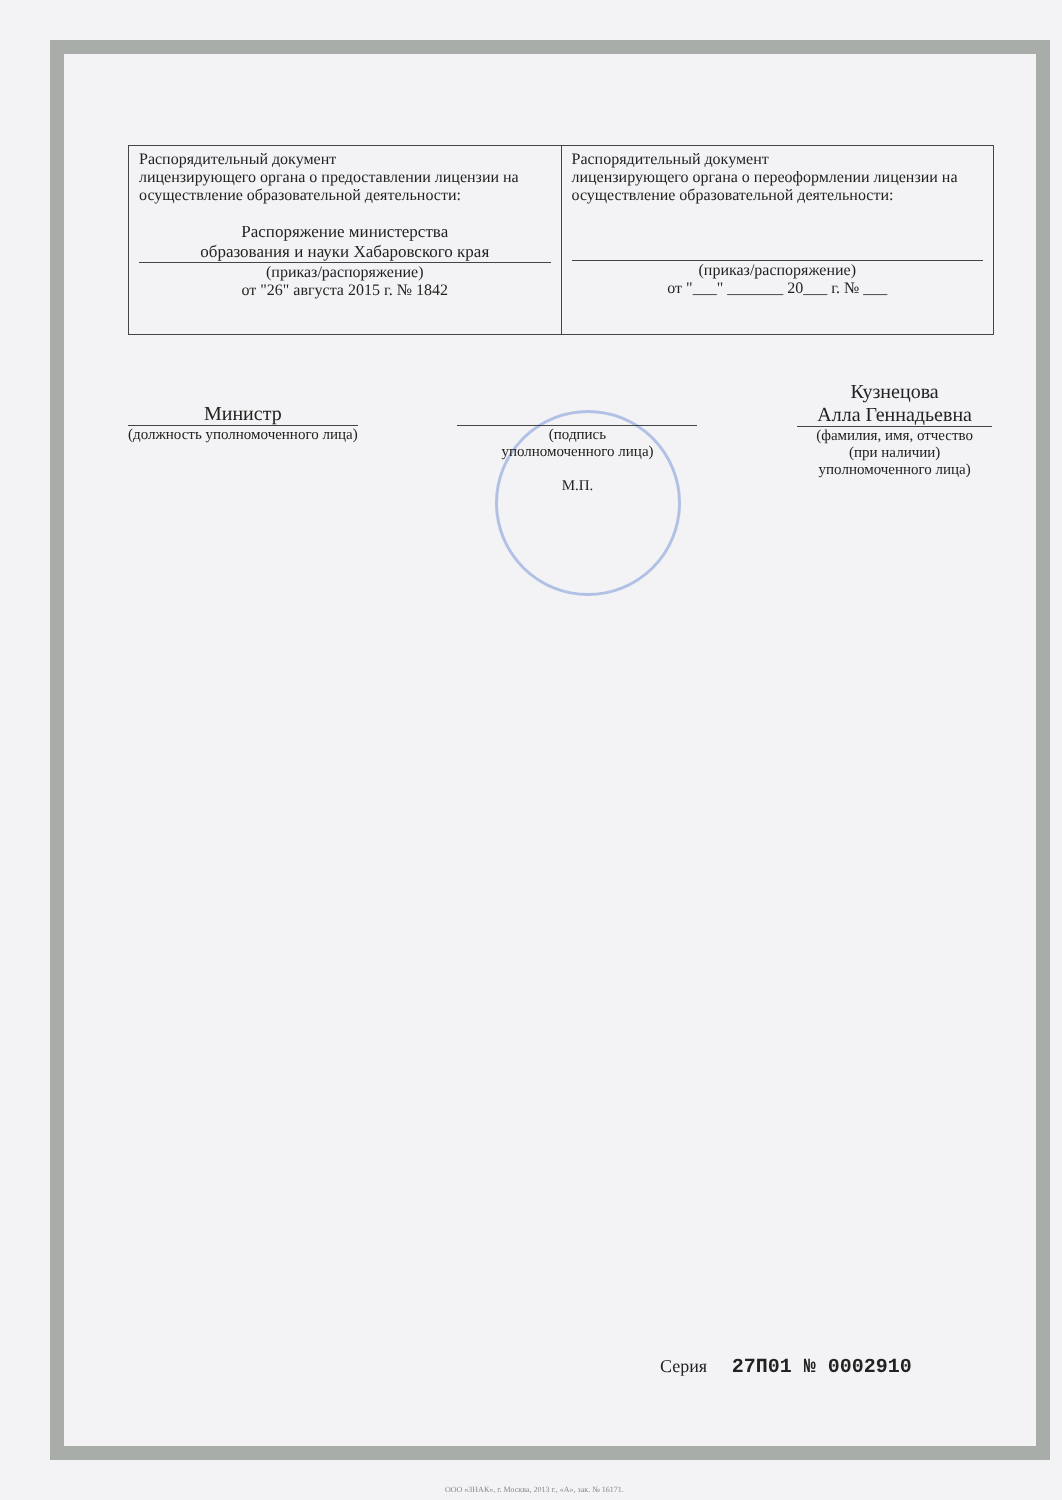| Распорядительный документ лицензирующего органа о предоставлении лицензии на осуществление образовательной деятельности: Распоряжение министерства образования и науки Хабаровского края (приказ/распоряжение) от "26" августа 2015 г. № 1842 | Распорядительный документ лицензирующего органа о переоформлении лицензии на осуществление образовательной деятельности: (приказ/распоряжение) от "___" _______ 20___ г. № ___ |
Министр
(должность уполномоченного лица)
(подпись
уполномоченного лица)
М.П.
Кузнецова
Алла Геннадьевна
(фамилия, имя, отчество
(при наличии)
уполномоченного лица)
Серия 27П01 № 0002910
ООО «ЗНАК», г. Москва, 2013 г., «А», зак. № 16171.